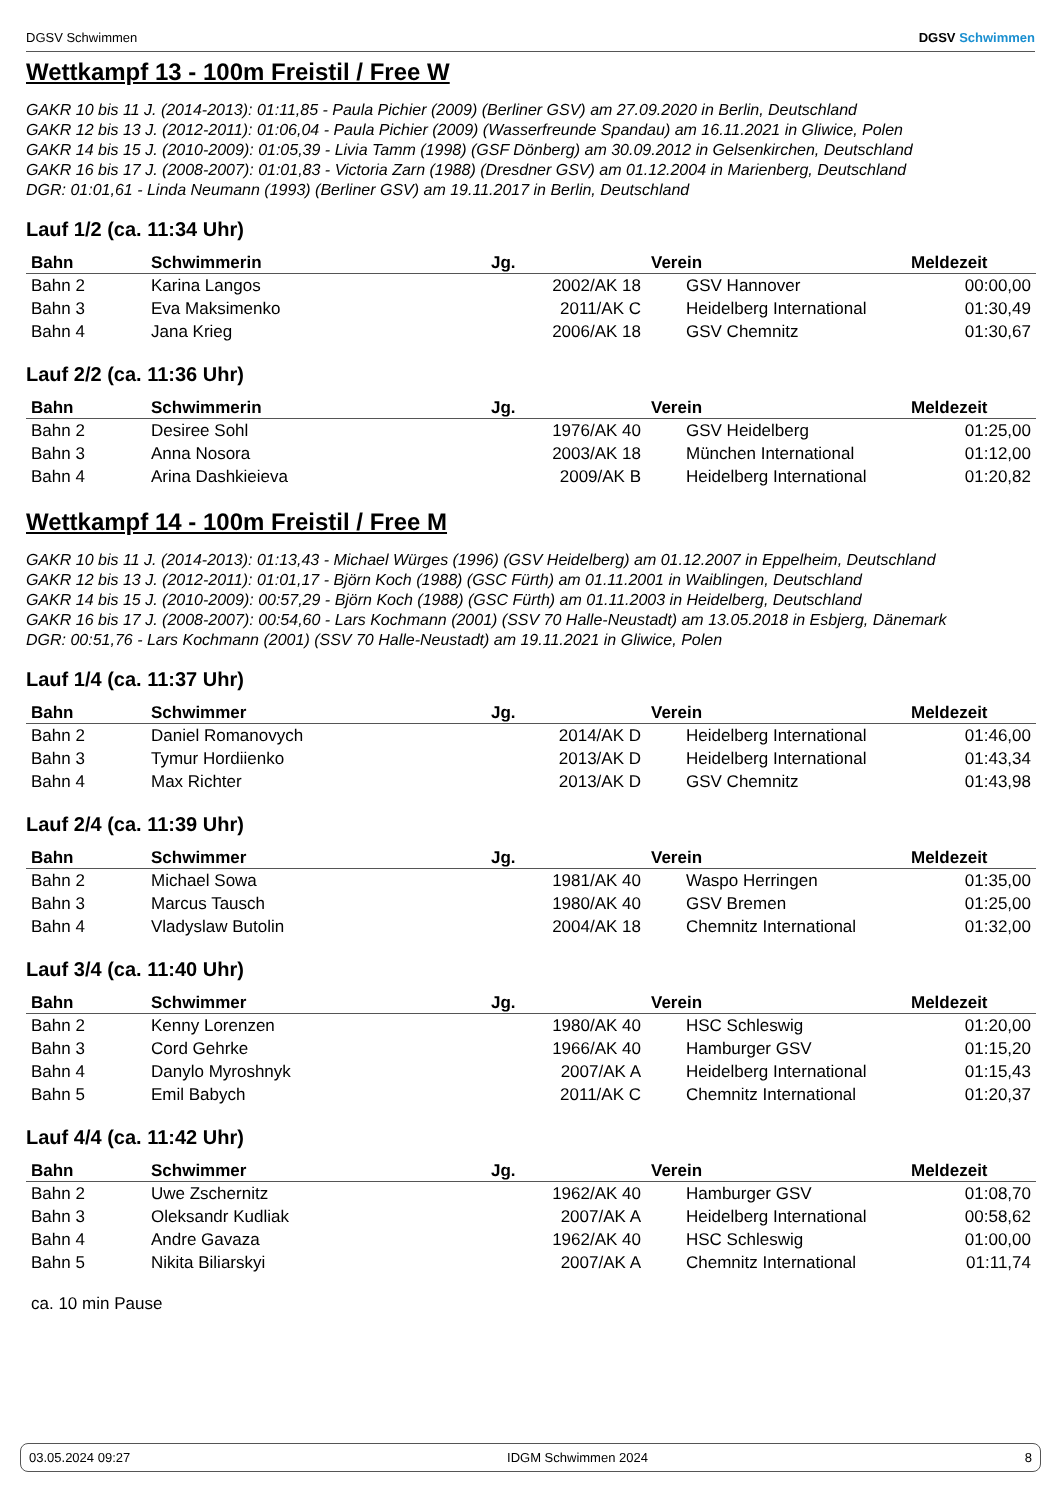DGSV Schwimmen DGSV Schwimmen
Wettkampf 13 - 100m Freistil / Free W
GAKR 10 bis 11 J. (2014-2013): 01:11,85 - Paula Pichier (2009) (Berliner GSV) am 27.09.2020 in Berlin, Deutschland
GAKR 12 bis 13 J. (2012-2011): 01:06,04 - Paula Pichier (2009) (Wasserfreunde Spandau) am 16.11.2021 in Gliwice, Polen
GAKR 14 bis 15 J. (2010-2009): 01:05,39 - Livia Tamm (1998) (GSF Dönberg) am 30.09.2012 in Gelsenkirchen, Deutschland
GAKR 16 bis 17 J. (2008-2007): 01:01,83 - Victoria Zarn (1988) (Dresdner GSV) am 01.12.2004 in Marienberg, Deutschland
DGR: 01:01,61 - Linda Neumann (1993) (Berliner GSV) am 19.11.2017 in Berlin, Deutschland
Lauf 1/2 (ca. 11:34 Uhr)
| Bahn | Schwimmerin | Jg. | Verein | Meldezeit |
| --- | --- | --- | --- | --- |
| Bahn 2 | Karina Langos | 2002/AK 18 | GSV Hannover | 00:00,00 |
| Bahn 3 | Eva Maksimenko | 2011/AK C | Heidelberg International | 01:30,49 |
| Bahn 4 | Jana Krieg | 2006/AK 18 | GSV Chemnitz | 01:30,67 |
Lauf 2/2 (ca. 11:36 Uhr)
| Bahn | Schwimmerin | Jg. | Verein | Meldezeit |
| --- | --- | --- | --- | --- |
| Bahn 2 | Desiree Sohl | 1976/AK 40 | GSV Heidelberg | 01:25,00 |
| Bahn 3 | Anna Nosora | 2003/AK 18 | München International | 01:12,00 |
| Bahn 4 | Arina Dashkieieva | 2009/AK B | Heidelberg International | 01:20,82 |
Wettkampf 14 - 100m Freistil / Free M
GAKR 10 bis 11 J. (2014-2013): 01:13,43 - Michael Würges (1996) (GSV Heidelberg) am 01.12.2007 in Eppelheim, Deutschland
GAKR 12 bis 13 J. (2012-2011): 01:01,17 - Björn Koch (1988) (GSC Fürth) am 01.11.2001 in Waiblingen, Deutschland
GAKR 14 bis 15 J. (2010-2009): 00:57,29 - Björn Koch (1988) (GSC Fürth) am 01.11.2003 in Heidelberg, Deutschland
GAKR 16 bis 17 J. (2008-2007): 00:54,60 - Lars Kochmann (2001) (SSV 70 Halle-Neustadt) am 13.05.2018 in Esbjerg, Dänemark
DGR: 00:51,76 - Lars Kochmann (2001) (SSV 70 Halle-Neustadt) am 19.11.2021 in Gliwice, Polen
Lauf 1/4 (ca. 11:37 Uhr)
| Bahn | Schwimmer | Jg. | Verein | Meldezeit |
| --- | --- | --- | --- | --- |
| Bahn 2 | Daniel Romanovych | 2014/AK D | Heidelberg International | 01:46,00 |
| Bahn 3 | Tymur Hordiienko | 2013/AK D | Heidelberg International | 01:43,34 |
| Bahn 4 | Max Richter | 2013/AK D | GSV Chemnitz | 01:43,98 |
Lauf 2/4 (ca. 11:39 Uhr)
| Bahn | Schwimmer | Jg. | Verein | Meldezeit |
| --- | --- | --- | --- | --- |
| Bahn 2 | Michael Sowa | 1981/AK 40 | Waspo Herringen | 01:35,00 |
| Bahn 3 | Marcus Tausch | 1980/AK 40 | GSV Bremen | 01:25,00 |
| Bahn 4 | Vladyslaw Butolin | 2004/AK 18 | Chemnitz International | 01:32,00 |
Lauf 3/4 (ca. 11:40 Uhr)
| Bahn | Schwimmer | Jg. | Verein | Meldezeit |
| --- | --- | --- | --- | --- |
| Bahn 2 | Kenny Lorenzen | 1980/AK 40 | HSC Schleswig | 01:20,00 |
| Bahn 3 | Cord Gehrke | 1966/AK 40 | Hamburger GSV | 01:15,20 |
| Bahn 4 | Danylo Myroshnyk | 2007/AK A | Heidelberg International | 01:15,43 |
| Bahn 5 | Emil Babych | 2011/AK C | Chemnitz International | 01:20,37 |
Lauf 4/4 (ca. 11:42 Uhr)
| Bahn | Schwimmer | Jg. | Verein | Meldezeit |
| --- | --- | --- | --- | --- |
| Bahn 2 | Uwe Zschernitz | 1962/AK 40 | Hamburger GSV | 01:08,70 |
| Bahn 3 | Oleksandr Kudliak | 2007/AK A | Heidelberg International | 00:58,62 |
| Bahn 4 | Andre Gavaza | 1962/AK 40 | HSC Schleswig | 01:00,00 |
| Bahn 5 | Nikita Biliarskyi | 2007/AK A | Chemnitz International | 01:11,74 |
ca. 10 min Pause
03.05.2024 09:27 IDGM Schwimmen 2024 8